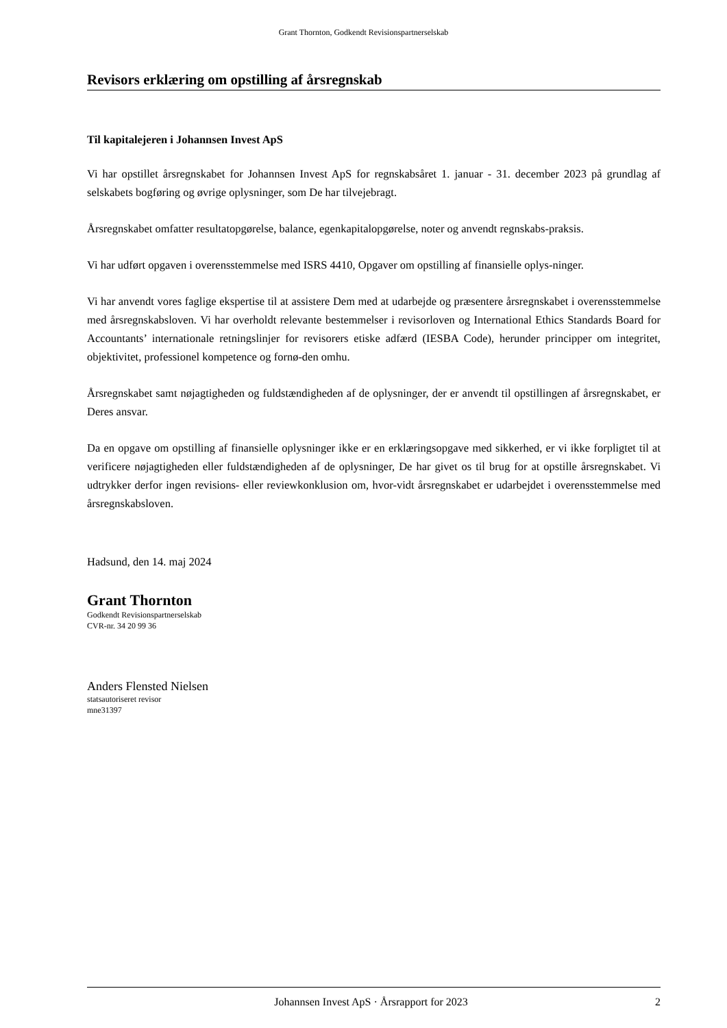Grant Thornton, Godkendt Revisionspartnerselskab
Revisors erklæring om opstilling af årsregnskab
Til kapitalejeren i Johannsen Invest ApS
Vi har opstillet årsregnskabet for Johannsen Invest ApS for regnskabsåret 1. januar - 31. december 2023 på grundlag af selskabets bogføring og øvrige oplysninger, som De har tilvejebragt.
Årsregnskabet omfatter resultatopgørelse, balance, egenkapitalopgørelse, noter og anvendt regnskabs-praksis.
Vi har udført opgaven i overensstemmelse med ISRS 4410, Opgaver om opstilling af finansielle oplys-ninger.
Vi har anvendt vores faglige ekspertise til at assistere Dem med at udarbejde og præsentere årsregnskabet i overensstemmelse med årsregnskabsloven. Vi har overholdt relevante bestemmelser i revisorloven og International Ethics Standards Board for Accountants’ internationale retningslinjer for revisorers etiske adfærd (IESBA Code), herunder principper om integritet, objektivitet, professionel kompetence og fornø-den omhu.
Årsregnskabet samt nøjagtigheden og fuldstændigheden af de oplysninger, der er anvendt til opstillingen af årsregnskabet, er Deres ansvar.
Da en opgave om opstilling af finansielle oplysninger ikke er en erklæringsopgave med sikkerhed, er vi ikke forpligtet til at verificere nøjagtigheden eller fuldstændigheden af de oplysninger, De har givet os til brug for at opstille årsregnskabet. Vi udtrykker derfor ingen revisions- eller reviewkonklusion om, hvor-vidt årsregnskabet er udarbejdet i overensstemmelse med årsregnskabsloven.
Hadsund, den 14. maj 2024
Grant Thornton
Godkendt Revisionspartnerselskab
CVR-nr. 34 20 99 36
Anders Flensted Nielsen
statsautoriseret revisor
mne31397
Johannsen Invest ApS · Årsrapport for 2023 2